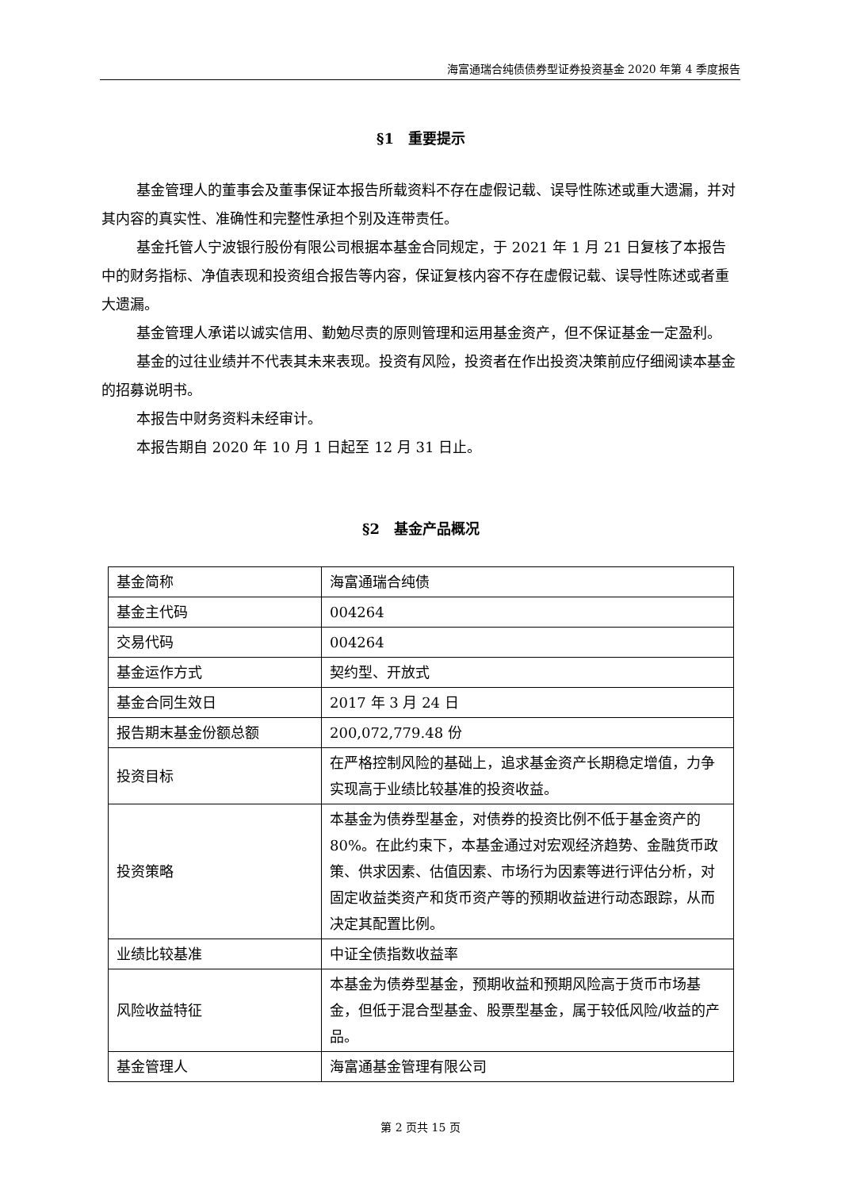海富通瑞合纯债债券型证券投资基金 2020 年第 4 季度报告
§1　重要提示
基金管理人的董事会及董事保证本报告所载资料不存在虚假记载、误导性陈述或重大遗漏，并对其内容的真实性、准确性和完整性承担个别及连带责任。
基金托管人宁波银行股份有限公司根据本基金合同规定，于 2021 年 1 月 21 日复核了本报告中的财务指标、净值表现和投资组合报告等内容，保证复核内容不存在虚假记载、误导性陈述或者重大遗漏。
基金管理人承诺以诚实信用、勤勉尽责的原则管理和运用基金资产，但不保证基金一定盈利。
基金的过往业绩并不代表其未来表现。投资有风险，投资者在作出投资决策前应仔细阅读本基金的招募说明书。
本报告中财务资料未经审计。
本报告期自 2020 年 10 月 1 日起至 12 月 31 日止。
§2　基金产品概况
| 基金简称 | 海富通瑞合纯债 |
| 基金主代码 | 004264 |
| 交易代码 | 004264 |
| 基金运作方式 | 契约型、开放式 |
| 基金合同生效日 | 2017 年 3 月 24 日 |
| 报告期末基金份额总额 | 200,072,779.48 份 |
| 投资目标 | 在严格控制风险的基础上，追求基金资产长期稳定增值，力争实现高于业绩比较基准的投资收益。 |
| 投资策略 | 本基金为债券型基金，对债券的投资比例不低于基金资产的 80%。在此约束下，本基金通过对宏观经济趋势、金融货币政策、供求因素、估值因素、市场行为因素等进行评估分析，对固定收益类资产和货币资产等的预期收益进行动态跟踪，从而决定其配置比例。 |
| 业绩比较基准 | 中证全债指数收益率 |
| 风险收益特征 | 本基金为债券型基金，预期收益和预期风险高于货币市场基金，但低于混合型基金、股票型基金，属于较低风险/收益的产品。 |
| 基金管理人 | 海富通基金管理有限公司 |
第 2 页共 15 页